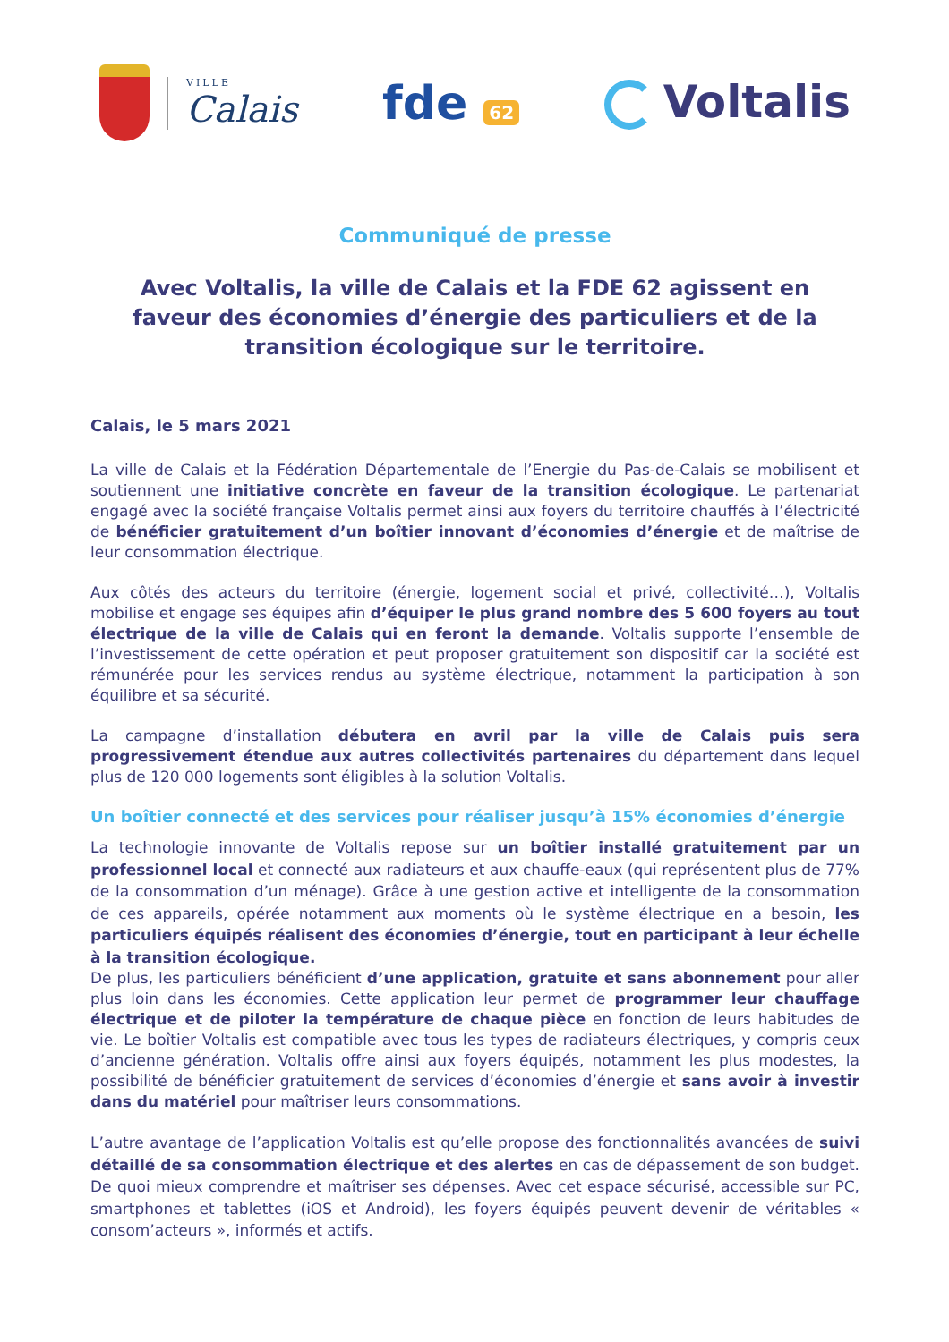VILLE
Calais
fde 62
Voltalis
Communiqué de presse
Avec Voltalis, la ville de Calais et la FDE 62 agissent en faveur des économies d’énergie des particuliers et de la transition écologique sur le territoire.
Calais, le 5 mars 2021
La ville de Calais et la Fédération Départementale de l’Energie du Pas-de-Calais se mobilisent et soutiennent une initiative concrète en faveur de la transition écologique. Le partenariat engagé avec la société française Voltalis permet ainsi aux foyers du territoire chauffés à l’électricité de bénéficier gratuitement d’un boîtier innovant d’économies d’énergie et de maîtrise de leur consommation électrique.
Aux côtés des acteurs du territoire (énergie, logement social et privé, collectivité…), Voltalis mobilise et engage ses équipes afin d’équiper le plus grand nombre des 5 600 foyers au tout électrique de la ville de Calais qui en feront la demande. Voltalis supporte l’ensemble de l’investissement de cette opération et peut proposer gratuitement son dispositif car la société est rémunérée pour les services rendus au système électrique, notamment la participation à son équilibre et sa sécurité.
La campagne d’installation débutera en avril par la ville de Calais puis sera progressivement étendue aux autres collectivités partenaires du département dans lequel plus de 120 000 logements sont éligibles à la solution Voltalis.
Un boîtier connecté et des services pour réaliser jusqu’à 15% économies d’énergie
La technologie innovante de Voltalis repose sur un boîtier installé gratuitement par un professionnel local et connecté aux radiateurs et aux chauffe-eaux (qui représentent plus de 77% de la consommation d’un ménage). Grâce à une gestion active et intelligente de la consommation de ces appareils, opérée notamment aux moments où le système électrique en a besoin, les particuliers équipés réalisent des économies d’énergie, tout en participant à leur échelle à la transition écologique.
De plus, les particuliers bénéficient d’une application, gratuite et sans abonnement pour aller plus loin dans les économies. Cette application leur permet de programmer leur chauffage électrique et de piloter la température de chaque pièce en fonction de leurs habitudes de vie. Le boîtier Voltalis est compatible avec tous les types de radiateurs électriques, y compris ceux d’ancienne génération. Voltalis offre ainsi aux foyers équipés, notamment les plus modestes, la possibilité de bénéficier gratuitement de services d’économies d’énergie et sans avoir à investir dans du matériel pour maîtriser leurs consommations.
L’autre avantage de l’application Voltalis est qu’elle propose des fonctionnalités avancées de suivi détaillé de sa consommation électrique et des alertes en cas de dépassement de son budget. De quoi mieux comprendre et maîtriser ses dépenses. Avec cet espace sécurisé, accessible sur PC, smartphones et tablettes (iOS et Android), les foyers équipés peuvent devenir de véritables « consom’acteurs », informés et actifs.